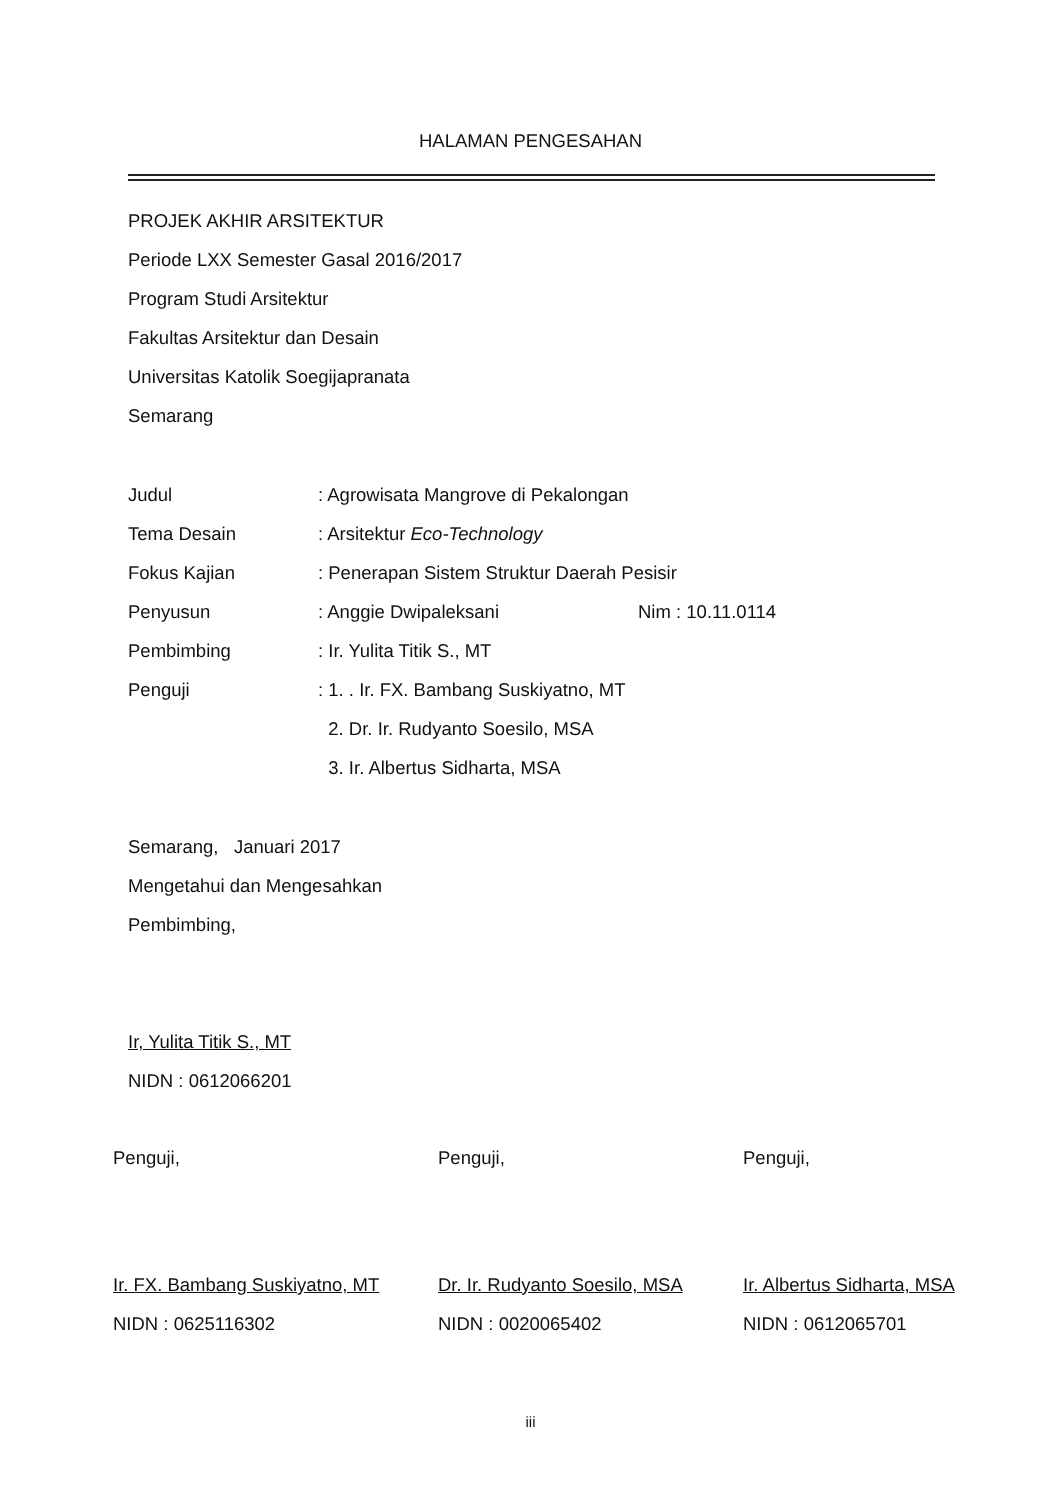HALAMAN PENGESAHAN
PROJEK AKHIR ARSITEKTUR
Periode LXX Semester Gasal 2016/2017
Program Studi Arsitektur
Fakultas Arsitektur dan Desain
Universitas Katolik Soegijapranata
Semarang
Judul: Agrowisata Mangrove di Pekalongan
Tema Desain: Arsitektur Eco-Technology
Fokus Kajian: Penerapan Sistem Struktur Daerah Pesisir
Penyusun: Anggie Dwipaleksani Nim : 10.11.0114
Pembimbing: Ir. Yulita Titik S., MT
Penguji: 1. . Ir. FX. Bambang Suskiyatno, MT
2. Dr. Ir. Rudyanto Soesilo, MSA
3. Ir. Albertus Sidharta, MSA
Semarang, Januari 2017
Mengetahui dan Mengesahkan
Pembimbing,
Ir, Yulita Titik S., MT
NIDN : 0612066201
Penguji, Penguji, Penguji,
Ir. FX. Bambang Suskiyatno, MT
NIDN : 0625116302
Dr. Ir. Rudyanto Soesilo, MSA
NIDN : 0020065402
Ir. Albertus Sidharta, MSA
NIDN : 0612065701
iii